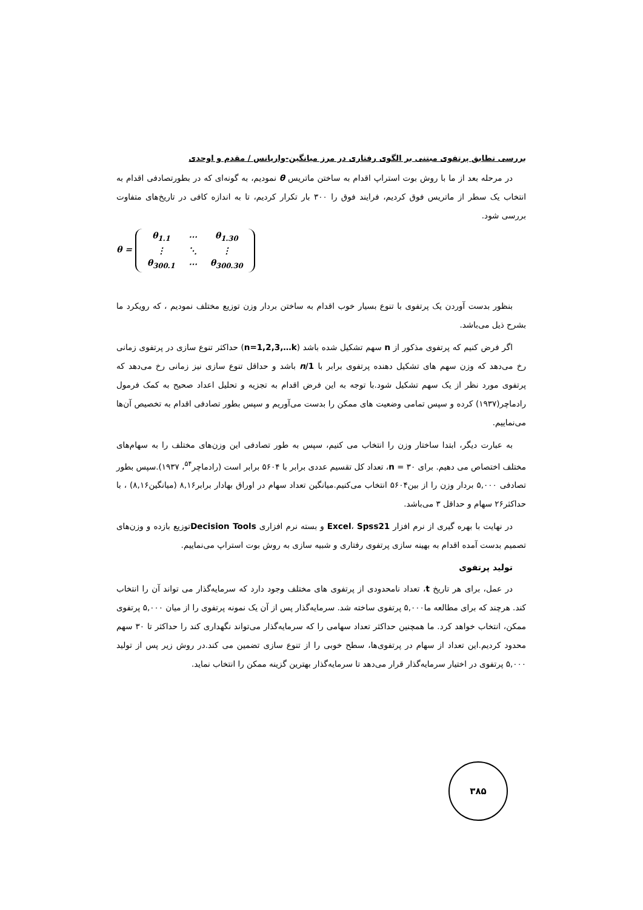بررسی تطابق پرتفوی مبتنی بر الگوی رفتاری در مرز میانگین-واریانس / مقدم و اوحدی
در مرحله بعد از ما با روش بوت استراپ اقدام به ساختن ماتریس θ نمودیم، به گونه‌ای که در بطورتصادفی اقدام به انتخاب یک سطر از ماتریس فوق کردیم، فرایند فوق را ۳۰۰ بار تکرار کردیم، تا به اندازه کافی در تاریخ‌های متفاوت بررسی شود.
θ =
| θ<sub>1.1</sub> | ⋯ | θ<sub>1.30</sub> |
| ⋮ | ⋱ | ⋮ |
| θ<sub>300.1</sub> | ⋯ | θ<sub>300.30</sub> |
بنظور بدست آوردن یک پرتفوی با تنوع بسیار خوب اقدام به ساختن بردار وزن توزیع مختلف نمودیم ، که رویکرد ما بشرح ذیل می‌باشد.
اگر فرض کنیم که پرتفوی مذکور از n سهم تشکیل شده باشد (n=1,2,3,…k) حداکثر تنوع سازی در پرتفوی زمانی رخ می‌دهد که وزن سهم های تشکیل دهنده پرتفوی برابر با 1/n باشد و حداقل تنوع سازی نیز زمانی رخ می‌دهد که پرتفوی مورد نظر از یک سهم تشکیل شود.با توجه به این فرض اقدام به تجزیه و تحلیل اعداد صحیح به کمک فرمول رادماچر(۱۹۳۷) کرده و سپس تمامی وضعیت های ممکن را بدست می‌آوریم و سپس بطور تصادفی اقدام به تخصیص آن‌ها می‌نماییم.
به عبارت دیگر، ابتدا ساختار وزن را انتخاب می کنیم، سپس به طور تصادفی این وزن‌های مختلف را به سهام‌های مختلف اختصاص می دهیم. برای ۳۰ = n، تعداد کل تقسیم عددی برابر با ۵۶۰۴ برابر است (رادماچر<sup>۵۴</sup>، ۱۹۳۷).سپس بطور تصادفی ۵,۰۰۰ بردار وزن را از بین۵۶۰۴ انتخاب می‌کنیم.میانگین تعداد سهام در اوراق بهادار برابر۸,۱۶ (میانگین۸,۱۶) ، با حداکثر۲۶ سهام و حداقل ۳ می‌باشد.
در نهایت با بهره گیری از نرم افزار Excel، Spss21 و بسته نرم افزاری Decision Toolsتوزیع بازده و وزن‌های تصمیم بدست آمده اقدام به بهینه سازی پرتفوی رفتاری و شبیه سازی به روش بوت استراپ می‌نماییم.
تولید پرتفوی
در عمل، برای هر تاریخ t، تعداد نامحدودی از پرتفوی های مختلف وجود دارد که سرمایه‌گذار می تواند آن را انتخاب کند. هرچند که برای مطالعه ما۵,۰۰۰ پرتفوی ساخته شد. سرمایه‌گذار پس از آن یک نمونه پرتفوی را از میان ۵,۰۰۰ پرتفوی ممکن، انتخاب خواهد کرد. ما همچنین حداکثر تعداد سهامی را که سرمایه‌گذار می‌تواند نگهداری کند را حداکثر تا ۳۰ سهم محدود کردیم.این تعداد از سهام در پرتفوی‌ها، سطح خوبی را از تنوع سازی تضمین می کند.در روش زیر پس از تولید ۵,۰۰۰ پرتفوی در اختیار سرمایه‌گذار قرار می‌دهد تا سرمایه‌گذار بهترین گزینه ممکن را انتخاب نماید.
۳۸۵